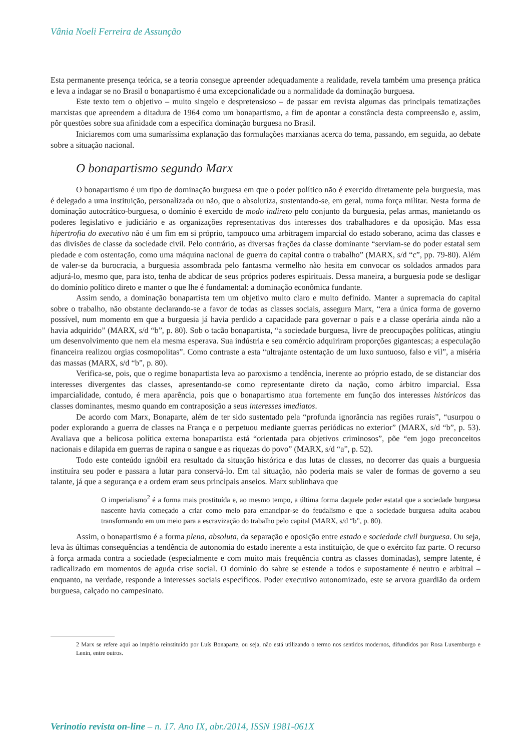Vânia Noeli Ferreira de Assunção
Esta permanente presença teórica, se a teoria consegue apreender adequadamente a realidade, revela também uma presença prática e leva a indagar se no Brasil o bonapartismo é uma excepcionalidade ou a normalidade da dominação burguesa.
Este texto tem o objetivo – muito singelo e despretensioso – de passar em revista algumas das principais tematizações marxistas que apreendem a ditadura de 1964 como um bonapartismo, a fim de apontar a constância desta compreensão e, assim, pôr questões sobre sua afinidade com a específica dominação burguesa no Brasil.
Iniciaremos com uma sumaríssima explanação das formulações marxianas acerca do tema, passando, em seguida, ao debate sobre a situação nacional.
O bonapartismo segundo Marx
O bonapartismo é um tipo de dominação burguesa em que o poder político não é exercido diretamente pela burguesia, mas é delegado a uma instituição, personalizada ou não, que o absolutiza, sustentando-se, em geral, numa força militar. Nesta forma de dominação autocrático-burguesa, o domínio é exercido de modo indireto pelo conjunto da burguesia, pelas armas, manietando os poderes legislativo e judiciário e as organizações representativas dos interesses dos trabalhadores e da oposição. Mas essa hipertrofia do executivo não é um fim em si próprio, tampouco uma arbitragem imparcial do estado soberano, acima das classes e das divisões de classe da sociedade civil. Pelo contrário, as diversas frações da classe dominante “serviam-se do poder estatal sem piedade e com ostentação, como uma máquina nacional de guerra do capital contra o trabalho” (MARX, s/d “c”, pp. 79-80). Além de valer-se da burocracia, a burguesia assombrada pelo fantasma vermelho não hesita em convocar os soldados armados para adjurá-lo, mesmo que, para isto, tenha de abdicar de seus próprios poderes espirituais. Dessa maneira, a burguesia pode se desligar do domínio político direto e manter o que lhe é fundamental: a dominação econômica fundante.
Assim sendo, a dominação bonapartista tem um objetivo muito claro e muito definido. Manter a supremacia do capital sobre o trabalho, não obstante declarando-se a favor de todas as classes sociais, assegura Marx, “era a única forma de governo possível, num momento em que a burguesia já havia perdido a capacidade para governar o país e a classe operária ainda não a havia adquirido” (MARX, s/d “b”, p. 80). Sob o tacão bonapartista, “a sociedade burguesa, livre de preocupações políticas, atingiu um desenvolvimento que nem ela mesma esperava. Sua indústria e seu comércio adquiriram proporções gigantescas; a especulação financeira realizou orgias cosmopolitas”. Como contraste a esta “ultrajante ostentação de um luxo suntuoso, falso e vil”, a miséria das massas (MARX, s/d “b”, p. 80).
Verifica-se, pois, que o regime bonapartista leva ao paroxismo a tendência, inerente ao próprio estado, de se distanciar dos interesses divergentes das classes, apresentando-se como representante direto da nação, como árbitro imparcial. Essa imparcialidade, contudo, é mera aparência, pois que o bonapartismo atua fortemente em função dos interesses históricos das classes dominantes, mesmo quando em contraposição a seus interesses imediatos.
De acordo com Marx, Bonaparte, além de ter sido sustentado pela “profunda ignorância nas regiões rurais”, “usurpou o poder explorando a guerra de classes na França e o perpetuou mediante guerras periódicas no exterior” (MARX, s/d “b”, p. 53). Avaliava que a belicosa política externa bonapartista está “orientada para objetivos criminosos”, põe “em jogo preconceitos nacionais e dilapida em guerras de rapina o sangue e as riquezas do povo” (MARX, s/d “a”, p. 52).
Todo este conteúdo ignóbil era resultado da situação histórica e das lutas de classes, no decorrer das quais a burguesia instituíra seu poder e passara a lutar para conservá-lo. Em tal situação, não poderia mais se valer de formas de governo a seu talante, já que a segurança e a ordem eram seus principais anseios. Marx sublinhava que
O imperialismo<sup>2</sup> é a forma mais prostituída e, ao mesmo tempo, a última forma daquele poder estatal que a sociedade burguesa nascente havia começado a criar como meio para emancipar-se do feudalismo e que a sociedade burguesa adulta acabou transformando em um meio para a escravização do trabalho pelo capital (MARX, s/d “b”, p. 80).
Assim, o bonapartismo é a forma plena, absoluta, da separação e oposição entre estado e sociedade civil burguesa. Ou seja, leva às últimas consequências a tendência de autonomia do estado inerente a esta instituição, de que o exército faz parte. O recurso à força armada contra a sociedade (especialmente e com muito mais frequência contra as classes dominadas), sempre latente, é radicalizado em momentos de aguda crise social. O domínio do sabre se estende a todos e supostamente é neutro e arbitral – enquanto, na verdade, responde a interesses sociais específicos. Poder executivo autonomizado, este se arvora guardião da ordem burguesa, calçado no campesinato.
2 Marx se refere aqui ao império reinstituído por Luís Bonaparte, ou seja, não está utilizando o termo nos sentidos modernos, difundidos por Rosa Luxemburgo e Lenin, entre outros.
Verinotio revista on-line – n. 17. Ano IX, abr./2014, ISSN 1981-061X